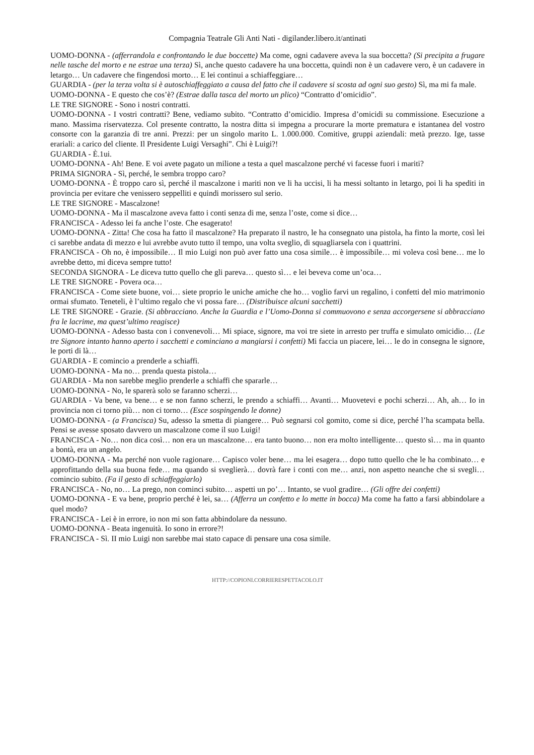Compagnia Teatrale Gli Anti Nati - digilander.libero.it/antinati
UOMO-DONNA - (afferrandola e confrontando le due boccette) Ma come, ogni cadavere aveva la sua boccetta? (Si precipita a frugare nelle tasche del morto e ne estrae una terza) Sì, anche questo cadavere ha una boccetta, quindi non è un cadavere vero, è un cadavere in letargo… Un cadavere che fingendosi morto… E lei continui a schiaffeggiare…
GUARDIA - (per la terza volta si è autoschiaffeggiato a causa del fatto che il cadavere si scosta ad ogni suo gesto) Sì, ma mi fa male.
UOMO-DONNA - E questo che cos’è? (Estrae dalla tasca del morto un plico) “Contratto d’omicidio”.
LE TRE SIGNORE - Sono i nostri contratti.
UOMO-DONNA - I vostri contratti? Bene, vediamo subito. “Contratto d’omicidio. Impresa d’omicidi su commissione. Esecuzione a mano. Massima riservatezza. Col presente contratto, la nostra ditta si impegna a procurare la morte prematura e istantanea del vostro consorte con la garanzia di tre anni. Prezzi: per un singolo marito L. 1.000.000. Comitive, gruppi aziendali: metà prezzo. Ige, tasse erariali: a carico del cliente. Il Presidente Luigi Versaghi”. Chi è Luigi?!
GUARDIA - È.1ui.
UOMO-DONNA - Ah! Bene. E voi avete pagato un milione a testa a quel mascalzone perché vi facesse fuori i mariti?
PRIMA SIGNORA - Sì, perché, le sembra troppo caro?
UOMO-DONNA - È troppo caro sì, perché il mascalzone i mariti non ve li ha uccisi, li ha messi soltanto in letargo, poi li ha spediti in provincia per evitare che venissero seppelliti e quindi morissero sul serio.
LE TRE SIGNORE - Mascalzone!
UOMO-DONNA - Ma il mascalzone aveva fatto i conti senza di me, senza l’oste, come si dice…
FRANCISCA - Adesso lei fa anche l’oste. Che esagerato!
UOMO-DONNA - Zitta! Che cosa ha fatto il mascalzone? Ha preparato il nastro, le ha consegnato una pistola, ha finto la morte, così lei ci sarebbe andata di mezzo e lui avrebbe avuto tutto il tempo, una volta sveglio, di squagliarsela con i quattrini.
FRANCISCA - Oh no, è impossibile… Il mio Luigi non può aver fatto una cosa simile… è impossibile… mi voleva così bene… me lo avrebbe detto, mi diceva sempre tutto!
SECONDA SIGNORA - Le diceva tutto quello che gli pareva… questo sì… e lei beveva come un’oca…
LE TRE SIGNORE - Povera oca…
FRANCISCA - Come siete buone, voi… siete proprio le uniche amiche che ho… voglio farvi un regalino, i confetti del mio matrimonio ormai sfumato. Teneteli, è l’ultimo regalo che vi possa fare… (Distribuisce alcuni sacchetti)
LE TRE SIGNORE - Grazie. (Si abbracciano. Anche la Guardia e l’Uomo-Donna si commuovono e senza accorgersene si abbracciano fra le lacrime, ma quest’ultimo reagisce)
UOMO-DONNA - Adesso basta con i convenevoli… Mi spiace, signore, ma voi tre siete in arresto per truffa e simulato omicidio… (Le tre Signore intanto hanno aperto i sacchetti e cominciano a mangiarsi i confetti) Mi faccia un piacere, lei… le do in consegna le signore, le porti di là…
GUARDIA - E comincio a prenderle a schiaffi.
UOMO-DONNA - Ma no… prenda questa pistola…
GUARDIA - Ma non sarebbe meglio prenderle a schiaffi che spararle…
UOMO-DONNA - No, le sparerà solo se faranno scherzi…
GUARDIA - Va bene, va bene… e se non fanno scherzi, le prendo a schiaffi… Avanti… Muovetevi e pochi scherzi… Ah, ah… Io in provincia non ci torno più… non ci torno… (Esce sospingendo le donne)
UOMO-DONNA - (a Francisca) Su, adesso la smetta di piangere… Può segnarsi col gomito, come si dice, perché l’ha scampata bella. Pensi se avesse sposato davvero un mascalzone come il suo Luigi!
FRANCISCA - No… non dica così… non era un mascalzone… era tanto buono… non era molto intelligente… questo sì… ma in quanto a bontà, era un angelo.
UOMO-DONNA - Ma perché non vuole ragionare… Capisco voler bene… ma lei esagera… dopo tutto quello che le ha combinato… e approfittando della sua buona fede… ma quando si sveglierà… dovrà fare i conti con me… anzi, non aspetto neanche che si svegli… comincio subito. (Fa il gesto di schiaffeggiarlo)
FRANCISCA - No, no… La prego, non cominci subito… aspetti un po’… Intanto, se vuol gradire… (Gli offre dei confetti)
UOMO-DONNA - E va bene, proprio perché è lei, sa… (Afferra un confetto e lo mette in bocca) Ma come ha fatto a farsi abbindolare a quel modo?
FRANCISCA - Lei è in errore, io non mi son fatta abbindolare da nessuno.
UOMO-DONNA - Beata ingenuità. Io sono in errore?!
FRANCISCA - Sì. II mio Luigi non sarebbe mai stato capace di pensare una cosa simile.
HTTP://COPIONI.CORRIERESPETTACOLO.IT